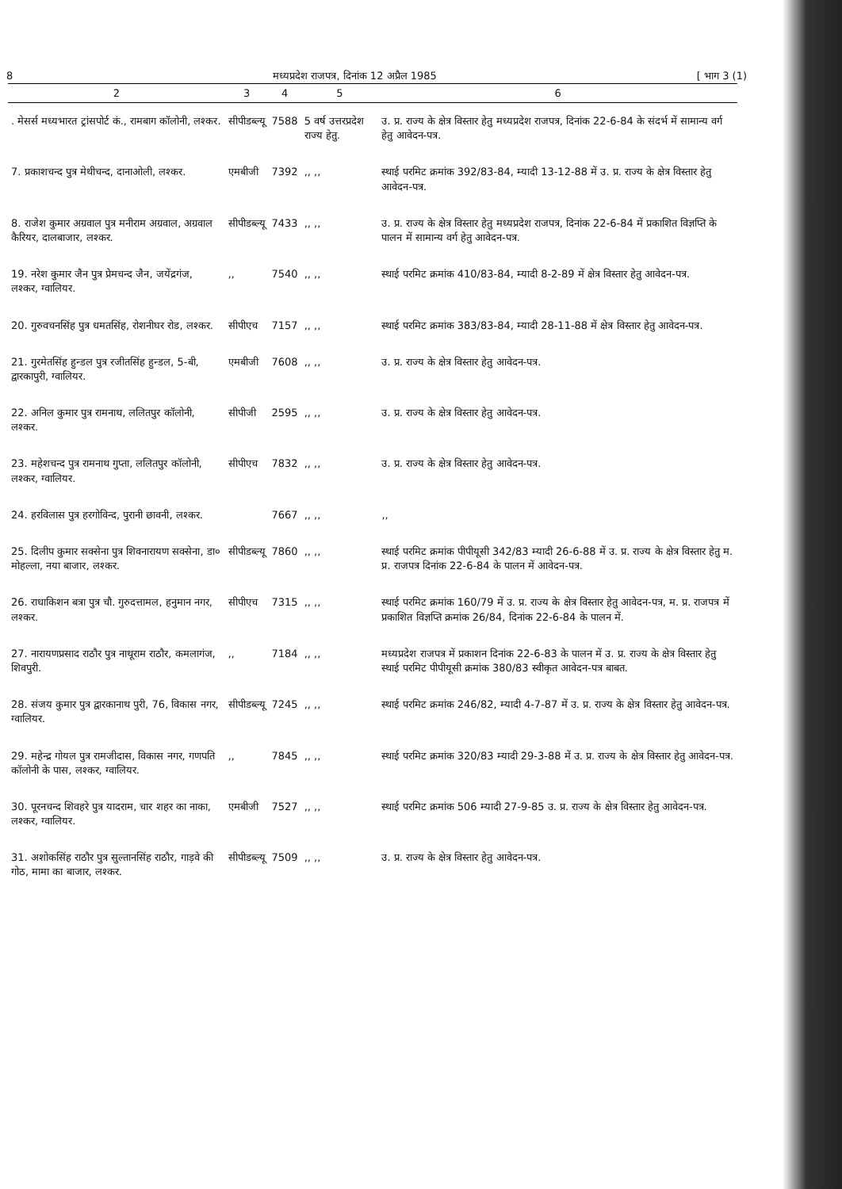8 मध्यप्रदेश राजपत्र, दिनांक 12 अप्रैल 1985 [ भाग 3 (1)
| 2 | 3 | 4 | 5 | 6 |
| --- | --- | --- | --- | --- |
| . मेसर्स मध्यभारत ट्रांसपोर्ट कं., रामबाग कॉलोनी, लश्कर. | सीपीडब्ल्यू | 7588 | 5 वर्ष उत्तरप्रदेश राज्य हेतु. | उ. प्र. राज्य के क्षेत्र विस्तार हेतु मध्यप्रदेश राजपत्र, दिनांक 22-6-84 के संदर्भ में सामान्य वर्ग हेतु आवेदन-पत्र. |
| 7. प्रकाशचन्द पुत्र मेथीचन्द, दानाओली, लश्कर. | एमबीजी | 7392 | ,, ,, | स्थाई परमिट क्रमांक 392/83-84, म्यादी 13-12-88 में उ. प्र. राज्य के क्षेत्र विस्तार हेतु आवेदन-पत्र. |
| 8. राजेश कुमार अग्रवाल पुत्र मनीराम अग्रवाल, अग्रवाल कैरियर, दालबाजार, लश्कर. | सीपीडब्ल्यू | 7433 | ,, ,, | उ. प्र. राज्य के क्षेत्र विस्तार हेतु मध्यप्रदेश राजपत्र, दिनांक 22-6-84 में प्रकाशित विज्ञप्ति के पालन में सामान्य वर्ग हेतु आवेदन-पत्र. |
| 19. नरेश कुमार जैन पुत्र प्रेमचन्द जैन, जयेंद्रगंज, लश्कर, ग्वालियर. | ,, | 7540 | ,, ,, | स्थाई परमिट क्रमांक 410/83-84, म्यादी 8-2-89 में क्षेत्र विस्तार हेतु आवेदन-पत्र. |
| 20. गुरुवचनसिंह पुत्र धमतसिंह, रोशनीघर रोड, लश्कर. | सीपीएच | 7157 | ,, ,, | स्थाई परमिट क्रमांक 383/83-84, म्यादी 28-11-88 में क्षेत्र विस्तार हेतु आवेदन-पत्र. |
| 21. गुरमेतसिंह हुन्डल पुत्र रजीतसिंह हुन्डल, 5-बी, द्वारकापुरी, ग्वालियर. | एमबीजी | 7608 | ,, ,, | उ. प्र. राज्य के क्षेत्र विस्तार हेतु आवेदन-पत्र. |
| 22. अनिल कुमार पुत्र रामनाथ, ललितपुर कॉलोनी, लश्कर. | सीपीजी | 2595 | ,, ,, | उ. प्र. राज्य के क्षेत्र विस्तार हेतु आवेदन-पत्र. |
| 23. महेशचन्द पुत्र रामनाथ गुप्ता, ललितपुर कॉलोनी, लश्कर, ग्वालियर. | सीपीएच | 7832 | ,, ,, | उ. प्र. राज्य के क्षेत्र विस्तार हेतु आवेदन-पत्र. |
| 24. हरविलास पुत्र हरगोविन्द, पुरानी छावनी, लश्कर. | | 7667 | ,, ,, | ,, |
| 25. दिलीप कुमार सक्सेना पुत्र शिवनारायण सक्सेना, डा० मोहल्ला, नया बाजार, लश्कर. | सीपीडब्ल्यू | 7860 | ,, ,, | स्थाई परमिट क्रमांक पीपीयूसी 342/83 म्यादी 26-6-88 में उ. प्र. राज्य के क्षेत्र विस्तार हेतु म. प्र. राजपत्र दिनांक 22-6-84 के पालन में आवेदन-पत्र. |
| 26. राधाकिशन बत्रा पुत्र चौ. गुरुदत्तामल, हनुमान नगर, लश्कर. | सीपीएच | 7315 | ,, ,, | स्थाई परमिट क्रमांक 160/79 में उ. प्र. राज्य के क्षेत्र विस्तार हेतु आवेदन-पत्र, म. प्र. राजपत्र में प्रकाशित विज्ञप्ति क्रमांक 26/84, दिनांक 22-6-84 के पालन में. |
| 27. नारायणप्रसाद राठौर पुत्र नाथूराम राठौर, कमलागंज, शिवपुरी. | ,, | 7184 | ,, ,, | मध्यप्रदेश राजपत्र में प्रकाशन दिनांक 22-6-83 के पालन में उ. प्र. राज्य के क्षेत्र विस्तार हेतु स्थाई परमिट पीपीयूसी क्रमांक 380/83 स्वीकृत आवेदन-पत्र बाबत. |
| 28. संजय कुमार पुत्र द्वारकानाथ पुरी, 76, विकास नगर, ग्वालियर. | सीपीडब्ल्यू | 7245 | ,, ,, | स्थाई परमिट क्रमांक 246/82, म्यादी 4-7-87 में उ. प्र. राज्य के क्षेत्र विस्तार हेतु आवेदन-पत्र. |
| 29. महेन्द्र गोयल पुत्र रामजीदास, विकास नगर, गणपति कॉलोनी के पास, लश्कर, ग्वालियर. | ,, | 7845 | ,, ,, | स्थाई परमिट क्रमांक 320/83 म्यादी 29-3-88 में उ. प्र. राज्य के क्षेत्र विस्तार हेतु आवेदन-पत्र. |
| 30. पूरनचन्द शिवहरे पुत्र यादराम, चार शहर का नाका, लश्कर, ग्वालियर. | एमबीजी | 7527 | ,, ,, | स्थाई परमिट क्रमांक 506 म्यादी 27-9-85 उ. प्र. राज्य के क्षेत्र विस्तार हेतु आवेदन-पत्र. |
| 31. अशोकसिंह राठौर पुत्र सुल्तानसिंह राठौर, गाड़वे की गोठ, मामा का बाजार, लश्कर. | सीपीडब्ल्यू | 7509 | ,, ,, | उ. प्र. राज्य के क्षेत्र विस्तार हेतु आवेदन-पत्र. |